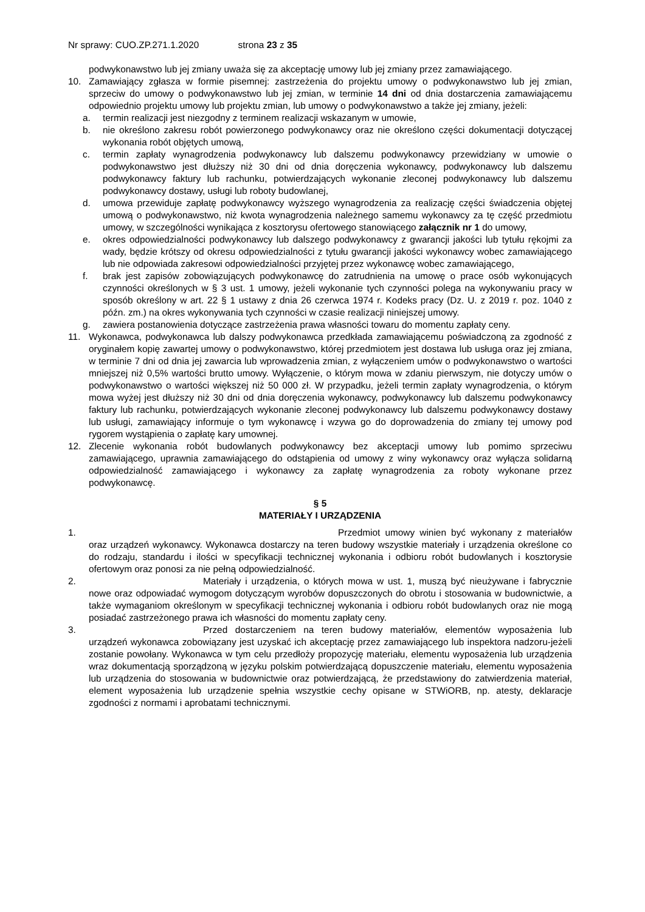Nr sprawy: CUO.ZP.271.1.2020 strona 23 z 35
podwykonawstwo lub jej zmiany uważa się za akceptację umowy lub jej zmiany przez zamawiającego.
10. Zamawiający zgłasza w formie pisemnej: zastrzeżenia do projektu umowy o podwykonawstwo lub jej zmian, sprzeciw do umowy o podwykonawstwo lub jej zmian, w terminie 14 dni od dnia dostarczenia zamawiającemu odpowiednio projektu umowy lub projektu zmian, lub umowy o podwykonawstwo a także jej zmiany, jeżeli:
a. termin realizacji jest niezgodny z terminem realizacji wskazanym w umowie,
b. nie określono zakresu robót powierzonego podwykonawcy oraz nie określono części dokumentacji dotyczącej wykonania robót objętych umową,
c. termin zapłaty wynagrodzenia podwykonawcy lub dalszemu podwykonawcy przewidziany w umowie o podwykonawstwo jest dłuższy niż 30 dni od dnia doręczenia wykonawcy, podwykonawcy lub dalszemu podwykonawcy faktury lub rachunku, potwierdzających wykonanie zleconej podwykonawcy lub dalszemu podwykonawcy dostawy, usługi lub roboty budowlanej,
d. umowa przewiduje zapłatę podwykonawcy wyższego wynagrodzenia za realizację części świadczenia objętej umową o podwykonawstwo, niż kwota wynagrodzenia należnego samemu wykonawcy za tę część przedmiotu umowy, w szczególności wynikająca z kosztorysu ofertowego stanowiącego załącznik nr 1 do umowy,
e. okres odpowiedzialności podwykonawcy lub dalszego podwykonawcy z gwarancji jakości lub tytułu rękojmi za wady, będzie krótszy od okresu odpowiedzialności z tytułu gwarancji jakości wykonawcy wobec zamawiającego lub nie odpowiada zakresowi odpowiedzialności przyjętej przez wykonawcę wobec zamawiającego,
f. brak jest zapisów zobowiązujących podwykonawcę do zatrudnienia na umowę o prace osób wykonujących czynności określonych w § 3 ust. 1 umowy, jeżeli wykonanie tych czynności polega na wykonywaniu pracy w sposób określony w art. 22 § 1 ustawy z dnia 26 czerwca 1974 r. Kodeks pracy (Dz. U. z 2019 r. poz. 1040 z późn. zm.) na okres wykonywania tych czynności w czasie realizacji niniejszej umowy.
g. zawiera postanowienia dotyczące zastrzeżenia prawa własności towaru do momentu zapłaty ceny.
11. Wykonawca, podwykonawca lub dalszy podwykonawca przedkłada zamawiającemu poświadczoną za zgodność z oryginałem kopię zawartej umowy o podwykonawstwo, której przedmiotem jest dostawa lub usługa oraz jej zmiana, w terminie 7 dni od dnia jej zawarcia lub wprowadzenia zmian, z wyłączeniem umów o podwykonawstwo o wartości mniejszej niż 0,5% wartości brutto umowy. Wyłączenie, o którym mowa w zdaniu pierwszym, nie dotyczy umów o podwykonawstwo o wartości większej niż 50 000 zł. W przypadku, jeżeli termin zapłaty wynagrodzenia, o którym mowa wyżej jest dłuższy niż 30 dni od dnia doręczenia wykonawcy, podwykonawcy lub dalszemu podwykonawcy faktury lub rachunku, potwierdzających wykonanie zleconej podwykonawcy lub dalszemu podwykonawcy dostawy lub usługi, zamawiający informuje o tym wykonawcę i wzywa go do doprowadzenia do zmiany tej umowy pod rygorem wystąpienia o zapłatę kary umownej.
12. Zlecenie wykonania robót budowlanych podwykonawcy bez akceptacji umowy lub pomimo sprzeciwu zamawiającego, uprawnia zamawiającego do odstąpienia od umowy z winy wykonawcy oraz wyłącza solidarną odpowiedzialność zamawiającego i wykonawcy za zapłatę wynagrodzenia za roboty wykonane przez podwykonawcę.
§ 5
MATERIAŁY I URZĄDZENIA
1. Przedmiot umowy winien być wykonany z materiałów oraz urządzeń wykonawcy. Wykonawca dostarczy na teren budowy wszystkie materiały i urządzenia określone co do rodzaju, standardu i ilości w specyfikacji technicznej wykonania i odbioru robót budowlanych i kosztorysie ofertowym oraz ponosi za nie pełną odpowiedzialność.
2. Materiały i urządzenia, o których mowa w ust. 1, muszą być nieużywane i fabrycznie nowe oraz odpowiadać wymogom dotyczącym wyrobów dopuszczonych do obrotu i stosowania w budownictwie, a także wymaganiom określonym w specyfikacji technicznej wykonania i odbioru robót budowlanych oraz nie mogą posiadać zastrzeżonego prawa ich własności do momentu zapłaty ceny.
3. Przed dostarczeniem na teren budowy materiałów, elementów wyposażenia lub urządzeń wykonawca zobowiązany jest uzyskać ich akceptację przez zamawiającego lub inspektora nadzoru-jeżeli zostanie powołany. Wykonawca w tym celu przedłoży propozycję materiału, elementu wyposażenia lub urządzenia wraz dokumentacją sporządzoną w języku polskim potwierdzającą dopuszczenie materiału, elementu wyposażenia lub urządzenia do stosowania w budownictwie oraz potwierdzającą, że przedstawiony do zatwierdzenia materiał, element wyposażenia lub urządzenie spełnia wszystkie cechy opisane w STWiORB, np. atesty, deklaracje zgodności z normami i aprobatami technicznymi.